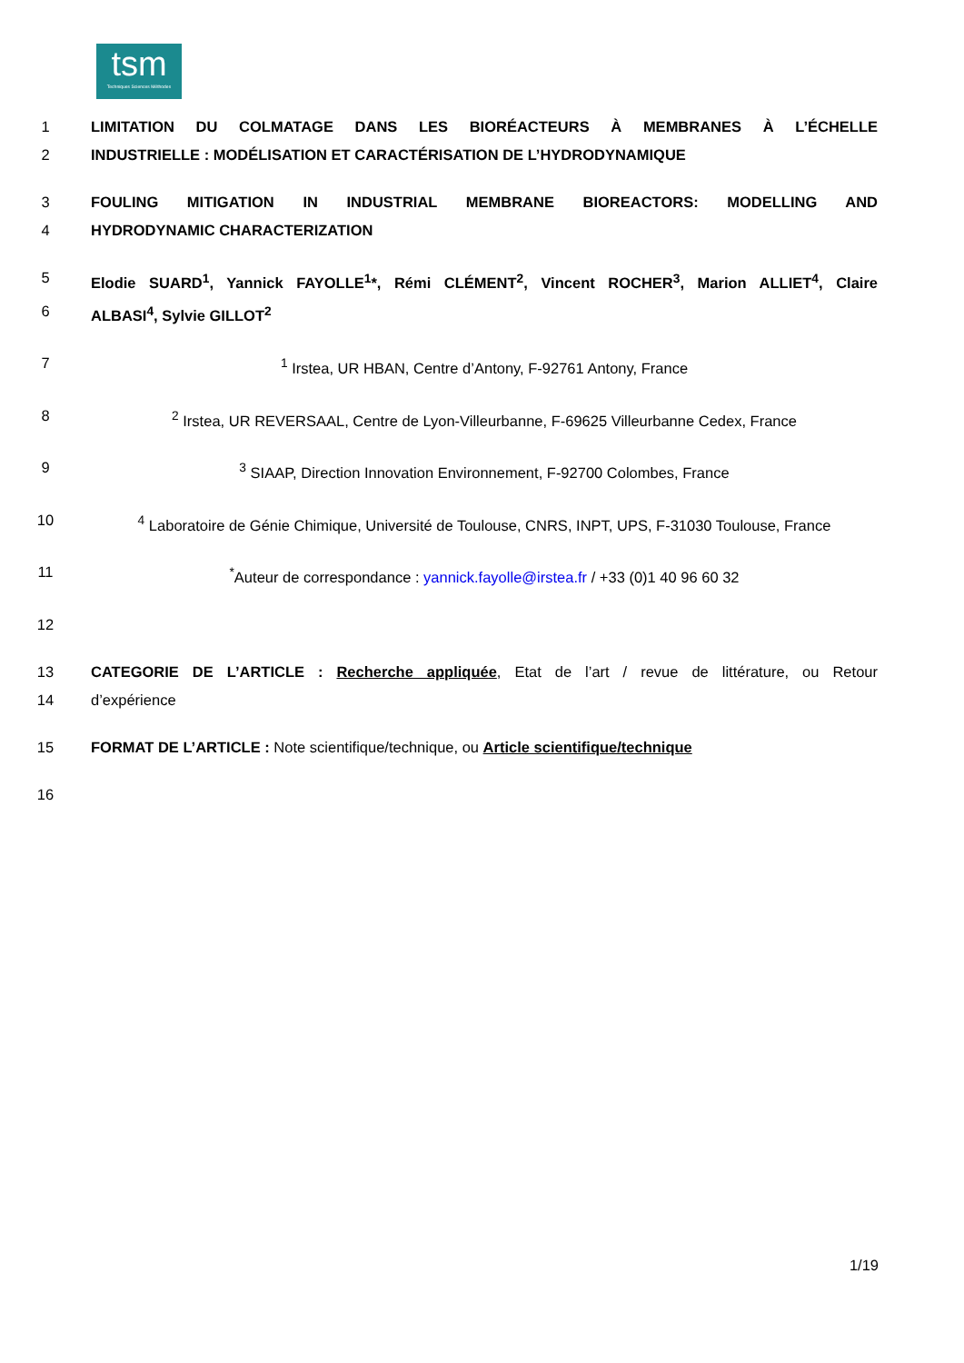tsm
Techniques Sciences Méthodes
1 LIMITATION DU COLMATAGE DANS LES BIORÉACTEURS À MEMBRANES À L’ÉCHELLE
2 INDUSTRIELLE : MODÉLISATION ET CARACTÉRISATION DE L’HYDRODYNAMIQUE
3 FOULING MITIGATION IN INDUSTRIAL MEMBRANE BIOREACTORS: MODELLING AND
4 HYDRODYNAMIC CHARACTERIZATION
5 Elodie SUARD<sup>1</sup>, Yannick FAYOLLE<sup>1</sup>*, Rémi CLÉMENT<sup>2</sup>, Vincent ROCHER<sup>3</sup>, Marion ALLIET<sup>4</sup>, Claire
6 ALBASI<sup>4</sup>, Sylvie GILLOT<sup>2</sup>
7<sup>1</sup> Irstea, UR HBAN, Centre d’Antony, F-92761 Antony, France
8<sup>2</sup> Irstea, UR REVERSAAL, Centre de Lyon-Villeurbanne, F-69625 Villeurbanne Cedex, France
9<sup>3</sup> SIAAP, Direction Innovation Environnement, F-92700 Colombes, France
10<sup>4</sup> Laboratoire de Génie Chimique, Université de Toulouse, CNRS, INPT, UPS, F-31030 Toulouse, France
11<sup>*</sup>Auteur de correspondance : yannick.fayolle@irstea.fr / +33 (0)1 40 96 60 32
12
13 CATEGORIE DE L’ARTICLE : Recherche appliquée, Etat de l’art / revue de littérature, ou Retour
14 d’expérience
15 FORMAT DE L’ARTICLE : Note scientifique/technique, ou Article scientifique/technique
16
1/19